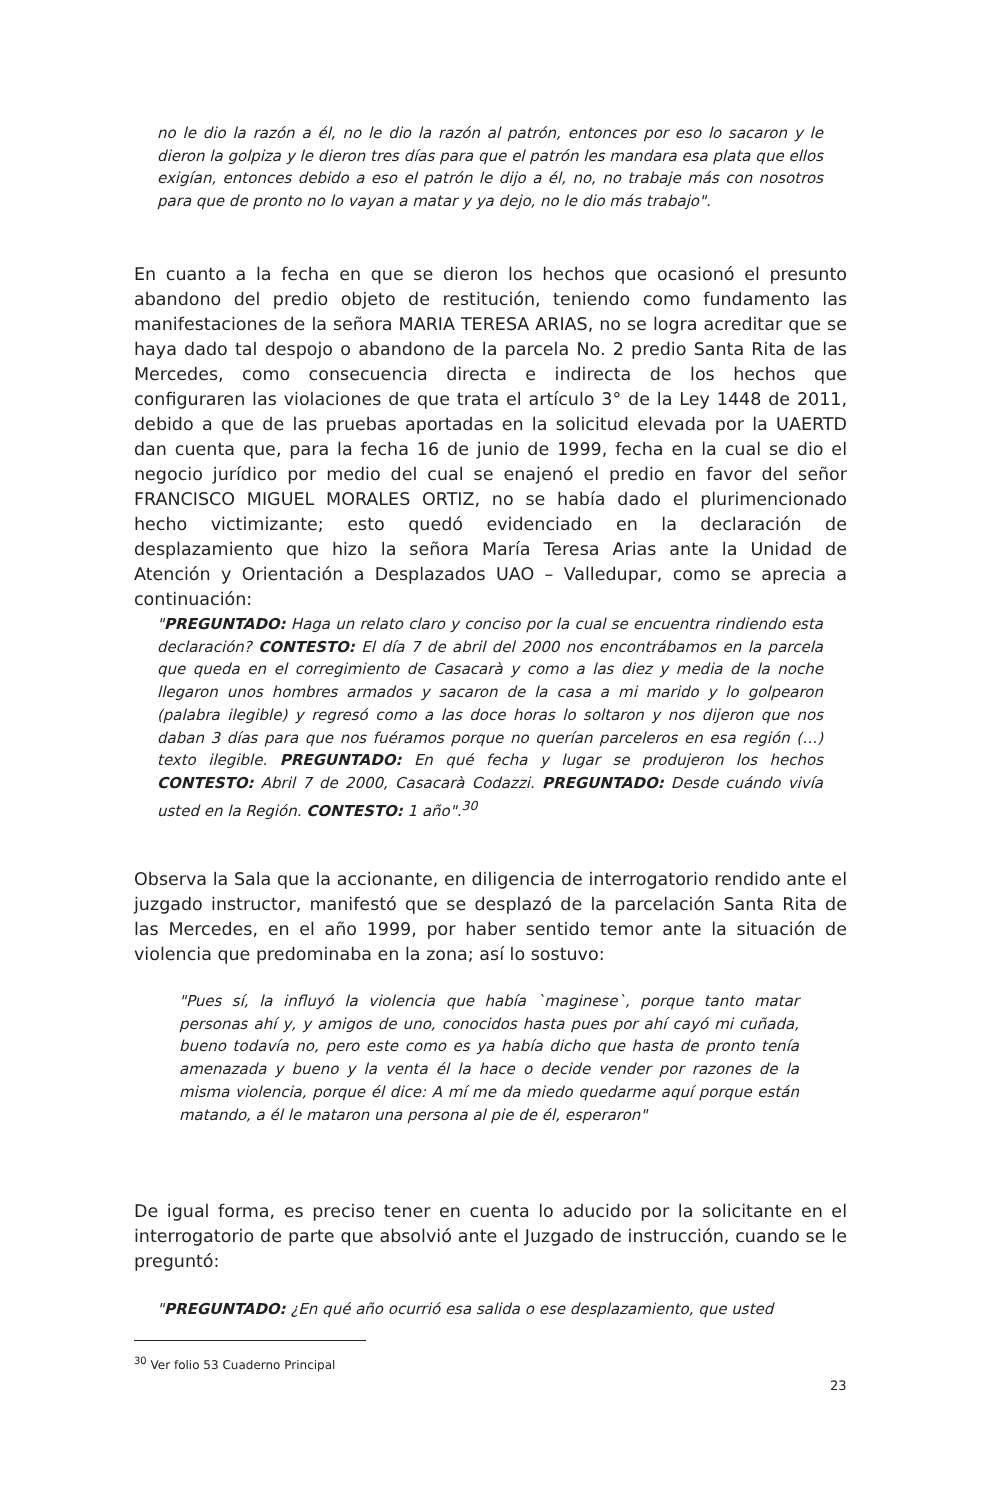no le dio la razón a él, no le dio la razón al patrón, entonces por eso lo sacaron y le dieron la golpiza y le dieron tres días para que el patrón les mandara esa plata que ellos exigían, entonces debido a eso el patrón le dijo a él, no, no trabaje más con nosotros para que de pronto no lo vayan a matar y ya dejo, no le dio más trabajo".
En cuanto a la fecha en que se dieron los hechos que ocasionó el presunto abandono del predio objeto de restitución, teniendo como fundamento las manifestaciones de la señora MARIA TERESA ARIAS, no se logra acreditar que se haya dado tal despojo o abandono de la parcela No. 2 predio Santa Rita de las Mercedes, como consecuencia directa e indirecta de los hechos que configuraren las violaciones de que trata el artículo 3° de la Ley 1448 de 2011, debido a que de las pruebas aportadas en la solicitud elevada por la UAERTD dan cuenta que, para la fecha 16 de junio de 1999, fecha en la cual se dio el negocio jurídico por medio del cual se enajenó el predio en favor del señor FRANCISCO MIGUEL MORALES ORTIZ, no se había dado el plurimencionado hecho victimizante; esto quedó evidenciado en la declaración de desplazamiento que hizo la señora María Teresa Arias ante la Unidad de Atención y Orientación a Desplazados UAO – Valledupar, como se aprecia a continuación:
"PREGUNTADO: Haga un relato claro y conciso por la cual se encuentra rindiendo esta declaración? CONTESTO: El día 7 de abril del 2000 nos encontrábamos en la parcela que queda en el corregimiento de Casacarà y como a las diez y media de la noche llegaron unos hombres armados y sacaron de la casa a mi marido y lo golpearon (palabra ilegible) y regresó como a las doce horas lo soltaron y nos dijeron que nos daban 3 días para que nos fuéramos porque no querían parceleros en esa región (…) texto ilegible. PREGUNTADO: En qué fecha y lugar se produjeron los hechos CONTESTO: Abril 7 de 2000, Casacarà Codazzi. PREGUNTADO: Desde cuándo vivía usted en la Región. CONTESTO: 1 año".<sup>30</sup>
Observa la Sala que la accionante, en diligencia de interrogatorio rendido ante el juzgado instructor, manifestó que se desplazó de la parcelación Santa Rita de las Mercedes, en el año 1999, por haber sentido temor ante la situación de violencia que predominaba en la zona; así lo sostuvo:
"Pues sí, la influyó la violencia que había `maginese`, porque tanto matar personas ahí y, y amigos de uno, conocidos hasta pues por ahí cayó mi cuñada, bueno todavía no, pero este como es ya había dicho que hasta de pronto tenía amenazada y bueno y la venta él la hace o decide vender por razones de la misma violencia, porque él dice: A mí me da miedo quedarme aquí porque están matando, a él le mataron una persona al pie de él, esperaron"
De igual forma, es preciso tener en cuenta lo aducido por la solicitante en el interrogatorio de parte que absolvió ante el Juzgado de instrucción, cuando se le preguntó:
"PREGUNTADO: ¿En qué año ocurrió esa salida o ese desplazamiento, que usted
<sup>30</sup> Ver folio 53 Cuaderno Principal
23